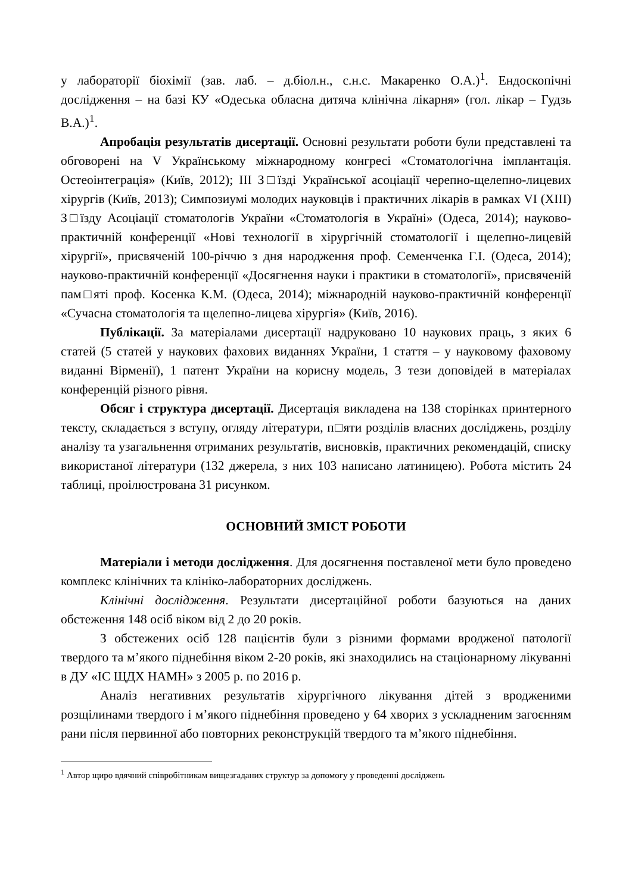у лабораторії біохімії (зав. лаб. – д.біол.н., с.н.с. Макаренко О.А.)<sup>1</sup>. Ендоскопічні дослідження – на базі КУ «Одеська обласна дитяча клінічна лікарня» (гол. лікар – Гудзь В.А.)<sup>1</sup>.
Апробація результатів дисертації. Основні результати роботи були представлені та обговорені на V Українському міжнародному конгресі «Стоматологічна імплантація. Остеоінтеграція» (Київ, 2012); III З□їзді Української асоціації черепно-щелепно-лицевих хірургів (Київ, 2013); Симпозиумі молодих науковців і практичних лікарів в рамках VI (XIII) З□їзду Асоціації стоматологів України «Стоматологія в Україні» (Одеса, 2014); науково-практичній конференції «Нові технології в хірургічній стоматології і щелепно-лицевій хірургії», присвяченій 100-річчю з дня народження проф. Семенченка Г.І. (Одеса, 2014); науково-практичній конференції «Досягнення науки і практики в стоматології», присвяченій пам□яті проф. Косенка К.М. (Одеса, 2014); міжнародній науково-практичній конференції «Сучасна стоматологія та щелепно-лицева хірургія» (Київ, 2016).
Публікації. За матеріалами дисертації надруковано 10 наукових праць, з яких 6 статей (5 статей у наукових фахових виданнях України, 1 стаття – у науковому фаховому виданні Вірменії), 1 патент України на корисну модель, 3 тези доповідей в матеріалах конференцій різного рівня.
Обсяг і структура дисертації. Дисертація викладена на 138 сторінках принтерного тексту, складається з вступу, огляду літератури, п□яти розділів власних досліджень, розділу аналізу та узагальнення отриманих результатів, висновків, практичних рекомендацій, списку використаної літератури (132 джерела, з них 103 написано латиницею). Робота містить 24 таблиці, проілюстрована 31 рисунком.
ОСНОВНИЙ ЗМІСТ РОБОТИ
Матеріали і методи дослідження. Для досягнення поставленої мети було проведено комплекс клінічних та клініко-лабораторних досліджень.
Клінічні дослідження. Результати дисертаційної роботи базуються на даних обстеження 148 осіб віком від 2 до 20 років.
З обстежених осіб 128 пацієнтів були з різними формами вродженої патології твердого та м’якого піднебіння віком 2-20 років, які знаходились на стаціонарному лікуванні в ДУ «ІС ЩДХ НАМН» з 2005 р. по 2016 р.
Аналіз негативних результатів хірургічного лікування дітей з вродженими розщілинами твердого і м’якого піднебіння проведено у 64 хворих з ускладненим загоєнням рани після первинної або повторних реконструкцій твердого та м’якого піднебіння.
<sup>1</sup> Автор щиро вдячний співробітникам вищезгаданих структур за допомогу у проведенні досліджень